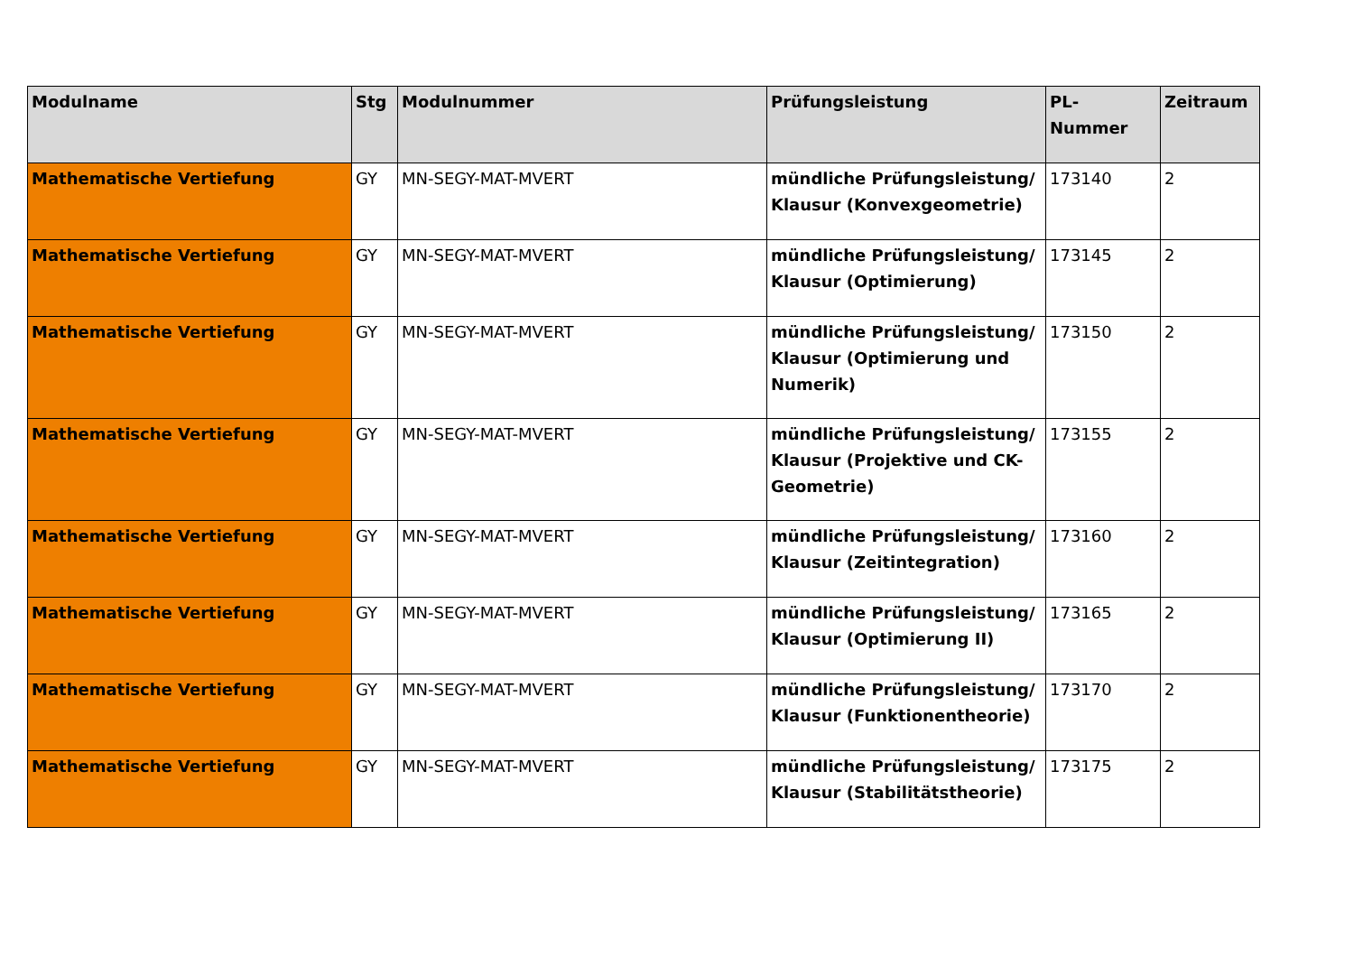| Modulname | Stg | Modulnummer | Prüfungsleistung | PL-Nummer | Zeitraum |
| --- | --- | --- | --- | --- | --- |
| Mathematische Vertiefung | GY | MN-SEGY-MAT-MVERT | mündliche Prüfungsleistung/ Klausur (Konvexgeometrie) | 173140 | 2 |
| Mathematische Vertiefung | GY | MN-SEGY-MAT-MVERT | mündliche Prüfungsleistung/ Klausur (Optimierung) | 173145 | 2 |
| Mathematische Vertiefung | GY | MN-SEGY-MAT-MVERT | mündliche Prüfungsleistung/ Klausur (Optimierung und Numerik) | 173150 | 2 |
| Mathematische Vertiefung | GY | MN-SEGY-MAT-MVERT | mündliche Prüfungsleistung/ Klausur (Projektive und CK-Geometrie) | 173155 | 2 |
| Mathematische Vertiefung | GY | MN-SEGY-MAT-MVERT | mündliche Prüfungsleistung/ Klausur (Zeitintegration) | 173160 | 2 |
| Mathematische Vertiefung | GY | MN-SEGY-MAT-MVERT | mündliche Prüfungsleistung/ Klausur (Optimierung II) | 173165 | 2 |
| Mathematische Vertiefung | GY | MN-SEGY-MAT-MVERT | mündliche Prüfungsleistung/ Klausur (Funktionentheorie) | 173170 | 2 |
| Mathematische Vertiefung | GY | MN-SEGY-MAT-MVERT | mündliche Prüfungsleistung/ Klausur (Stabilitätstheorie) | 173175 | 2 |